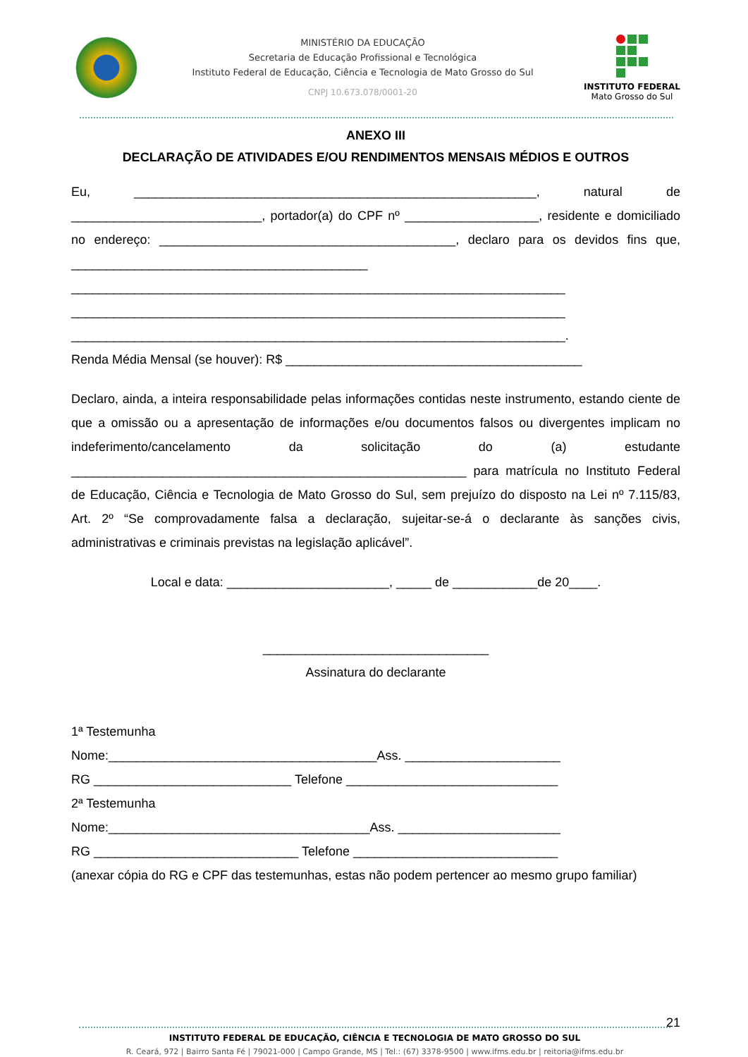MINISTÉRIO DA EDUCAÇÃO
Secretaria de Educação Profissional e Tecnológica
Instituto Federal de Educação, Ciência e Tecnologia de Mato Grosso do Sul
CNPJ 10.673.078/0001-20
INSTITUTO FEDERAL
Mato Grosso do Sul
ANEXO III
DECLARAÇÃO DE ATIVIDADES E/OU RENDIMENTOS MENSAIS MÉDIOS E OUTROS
Eu, _________________________________________________________, natural de ___________________________, portador(a) do CPF nº ___________________, residente e domiciliado no endereço: __________________________________________, declaro para os devidos fins que, __________________________________________
______________________________________________________________________
______________________________________________________________________
______________________________________________________________________.
Renda Média Mensal (se houver): R$ __________________________________________
Declaro, ainda, a inteira responsabilidade pelas informações contidas neste instrumento, estando ciente de que a omissão ou a apresentação de informações e/ou documentos falsos ou divergentes implicam no indeferimento/cancelamento da solicitação do (a) estudante ________________________________________________________ para matrícula no Instituto Federal de Educação, Ciência e Tecnologia de Mato Grosso do Sul, sem prejuízo do disposto na Lei nº 7.115/83, Art. 2º “Se comprovadamente falsa a declaração, sujeitar-se-á o declarante às sanções civis, administrativas e criminais previstas na legislação aplicável”.
Local e data: _______________________, _____ de ____________de 20____.
________________________________
Assinatura do declarante
1ª Testemunha
Nome:______________________________________Ass. ______________________
RG ____________________________ Telefone ______________________________
2ª Testemunha
Nome:_____________________________________Ass. _______________________
RG _____________________________ Telefone _____________________________
(anexar cópia do RG e CPF das testemunhas, estas não podem pertencer ao mesmo grupo familiar)
21
INSTITUTO FEDERAL DE EDUCAÇÃO, CIÊNCIA E TECNOLOGIA DE MATO GROSSO DO SUL
R. Ceará, 972 | Bairro Santa Fé | 79021-000 | Campo Grande, MS | Tel.: (67) 3378-9500 | www.ifms.edu.br | reitoria@ifms.edu.br